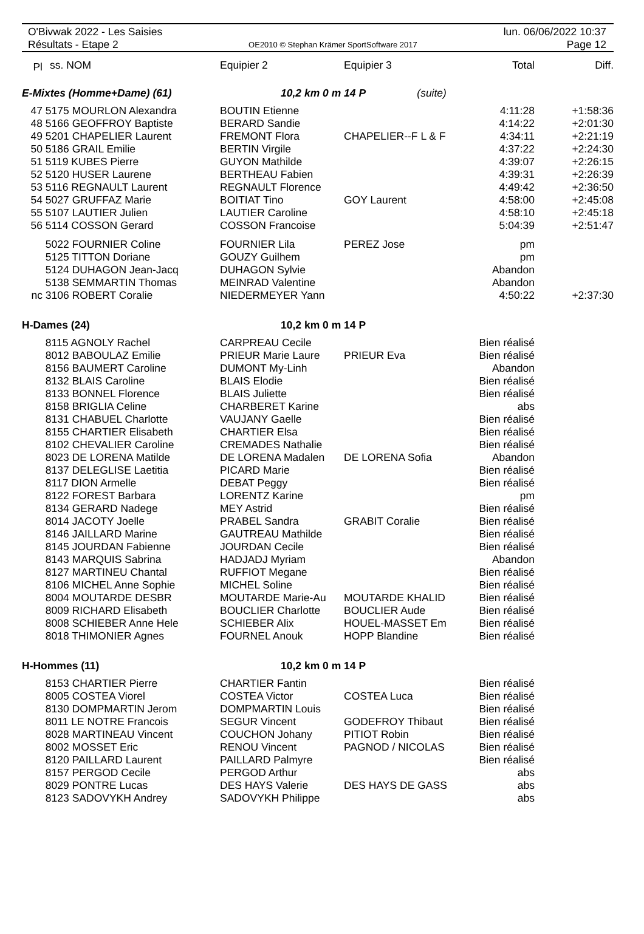O'Bivwak 2022 - Les Saisies
Résultats - Etape 2
OE2010 © Stephan Krämer SportSoftware 2017
lun. 06/06/2022 10:37
Page 12
| Pl | ss. NOM | Equipier 2 | Equipier 3 | Total | Diff. |
| --- | --- | --- | --- | --- | --- |
| E-Mixtes (Homme+Dame) (61) | | 10,2 km 0 m 14 P (suite) | | | |
| 47 | 5175 MOURLON Alexandra | BOUTIN Etienne | | 4:11:28 | +1:58:36 |
| 48 | 5166 GEOFFROY Baptiste | BERARD Sandie | | 4:14:22 | +2:01:30 |
| 49 | 5201 CHAPELIER Laurent | FREMONT Flora | CHAPELIER--F L & F | 4:34:11 | +2:21:19 |
| 50 | 5186 GRAIL Emilie | BERTIN Virgile | | 4:37:22 | +2:24:30 |
| 51 | 5119 KUBES Pierre | GUYON Mathilde | | 4:39:07 | +2:26:15 |
| 52 | 5120 HUSER Laurene | BERTHEAU Fabien | | 4:39:31 | +2:26:39 |
| 53 | 5116 REGNAULT Laurent | REGNAULT Florence | | 4:49:42 | +2:36:50 |
| 54 | 5027 GRUFFAZ Marie | BOITIAT Tino | GOY Laurent | 4:58:00 | +2:45:08 |
| 55 | 5107 LAUTIER Julien | LAUTIER Caroline | | 4:58:10 | +2:45:18 |
| 56 | 5114 COSSON Gerard | COSSON Francoise | | 5:04:39 | +2:51:47 |
| | 5022 FOURNIER Coline | FOURNIER Lila | PEREZ Jose | pm | |
| | 5125 TITTON Doriane | GOUZY Guilhem | | pm | |
| | 5124 DUHAGON Jean-Jacq | DUHAGON Sylvie | | Abandon | |
| | 5138 SEMMARTIN Thomas | MEINRAD Valentine | | Abandon | |
| nc | 3106 ROBERT Coralie | NIEDERMEYER Yann | | 4:50:22 | +2:37:30 |
| H-Dames (24) | | 10,2 km 0 m 14 P | | | |
| | 8115 AGNOLY Rachel | CARPREAU Cecile | | Bien réalisé | |
| | 8012 BABOULAZ Emilie | PRIEUR Marie Laure | PRIEUR Eva | Bien réalisé | |
| | 8156 BAUMERT Caroline | DUMONT My-Linh | | Abandon | |
| | 8132 BLAIS Caroline | BLAIS Elodie | | Bien réalisé | |
| | 8133 BONNEL Florence | BLAIS Juliette | | Bien réalisé | |
| | 8158 BRIGLIA Celine | CHARBERET Karine | | abs | |
| | 8131 CHABUEL Charlotte | VAUJANY Gaelle | | Bien réalisé | |
| | 8155 CHARTIER Elisabeth | CHARTIER Elsa | | Bien réalisé | |
| | 8102 CHEVALIER Caroline | CREMADES Nathalie | | Bien réalisé | |
| | 8023 DE LORENA Matilde | DE LORENA Madalen | DE LORENA Sofia | Abandon | |
| | 8137 DELEGLISE Laetitia | PICARD Marie | | Bien réalisé | |
| | 8117 DION Armelle | DEBAT Peggy | | Bien réalisé | |
| | 8122 FOREST Barbara | LORENTZ Karine | | pm | |
| | 8134 GERARD Nadege | MEY Astrid | | Bien réalisé | |
| | 8014 JACOTY Joelle | PRABEL Sandra | GRABIT Coralie | Bien réalisé | |
| | 8146 JAILLARD Marine | GAUTREAU Mathilde | | Bien réalisé | |
| | 8145 JOURDAN Fabienne | JOURDAN Cecile | | Bien réalisé | |
| | 8143 MARQUIS Sabrina | HADJADJ Myriam | | Abandon | |
| | 8127 MARTINEU Chantal | RUFFIOT Megane | | Bien réalisé | |
| | 8106 MICHEL Anne Sophie | MICHEL Soline | | Bien réalisé | |
| | 8004 MOUTARDE DESBR | MOUTARDE Marie-Au | MOUTARDE KHALID | Bien réalisé | |
| | 8009 RICHARD Elisabeth | BOUCLIER Charlotte | BOUCLIER Aude | Bien réalisé | |
| | 8008 SCHIEBER Anne Hele | SCHIEBER Alix | HOUEL-MASSET Em | Bien réalisé | |
| | 8018 THIMONIER Agnes | FOURNEL Anouk | HOPP Blandine | Bien réalisé | |
| H-Hommes (11) | | 10,2 km 0 m 14 P | | | |
| | 8153 CHARTIER Pierre | CHARTIER Fantin | | Bien réalisé | |
| | 8005 COSTEA Viorel | COSTEA Victor | COSTEA Luca | Bien réalisé | |
| | 8130 DOMPMARTIN Jerom | DOMPMARTIN Louis | | Bien réalisé | |
| | 8011 LE NOTRE Francois | SEGUR Vincent | GODEFROY Thibaut | Bien réalisé | |
| | 8028 MARTINEAU Vincent | COUCHON Johany | PITIOT Robin | Bien réalisé | |
| | 8002 MOSSET Eric | RENOU Vincent | PAGNOD / NICOLAS | Bien réalisé | |
| | 8120 PAILLARD Laurent | PAILLARD Palmyre | | Bien réalisé | |
| | 8157 PERGOD Cecile | PERGOD Arthur | | abs | |
| | 8029 PONTRE Lucas | DES HAYS Valerie | DES HAYS DE GASS | abs | |
| | 8123 SADOVYKH Andrey | SADOVYKH Philippe | | abs | |